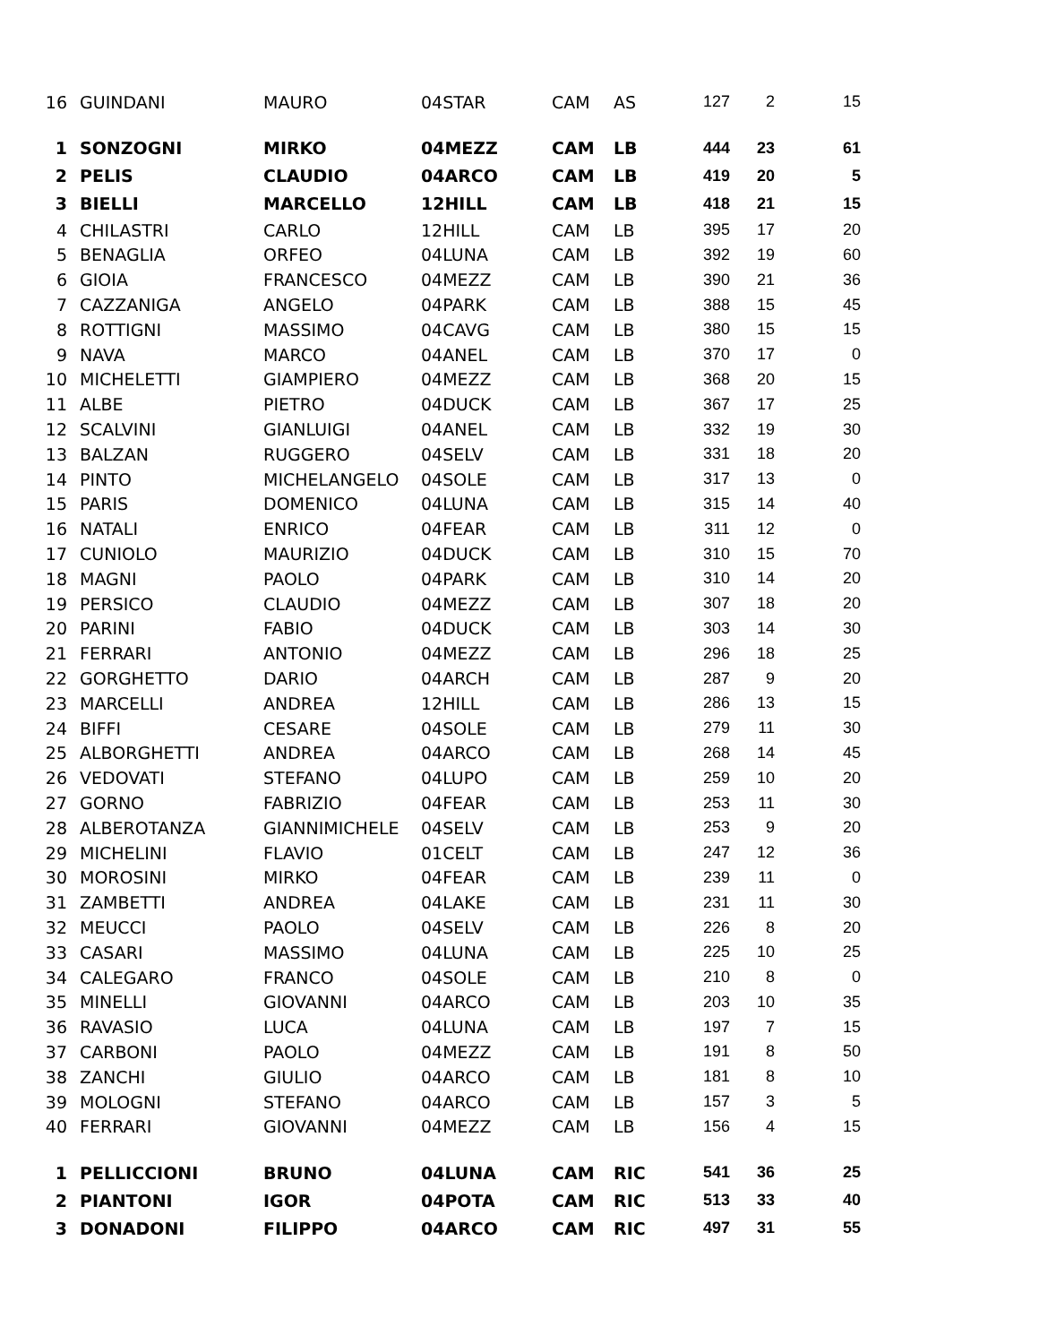| 16 | GUINDANI | MAURO | 04STAR | CAM | AS | 127 | 2 | 15 |
| 1 | SONZOGNI | MIRKO | 04MEZZ | CAM | LB | 444 | 23 | 61 |
| 2 | PELIS | CLAUDIO | 04ARCO | CAM | LB | 419 | 20 | 5 |
| 3 | BIELLI | MARCELLO | 12HILL | CAM | LB | 418 | 21 | 15 |
| 4 | CHILASTRI | CARLO | 12HILL | CAM | LB | 395 | 17 | 20 |
| 5 | BENAGLIA | ORFEO | 04LUNA | CAM | LB | 392 | 19 | 60 |
| 6 | GIOIA | FRANCESCO | 04MEZZ | CAM | LB | 390 | 21 | 36 |
| 7 | CAZZANIGA | ANGELO | 04PARK | CAM | LB | 388 | 15 | 45 |
| 8 | ROTTIGNI | MASSIMO | 04CAVG | CAM | LB | 380 | 15 | 15 |
| 9 | NAVA | MARCO | 04ANEL | CAM | LB | 370 | 17 | 0 |
| 10 | MICHELETTI | GIAMPIERO | 04MEZZ | CAM | LB | 368 | 20 | 15 |
| 11 | ALBE | PIETRO | 04DUCK | CAM | LB | 367 | 17 | 25 |
| 12 | SCALVINI | GIANLUIGI | 04ANEL | CAM | LB | 332 | 19 | 30 |
| 13 | BALZAN | RUGGERO | 04SELV | CAM | LB | 331 | 18 | 20 |
| 14 | PINTO | MICHELANGELO | 04SOLE | CAM | LB | 317 | 13 | 0 |
| 15 | PARIS | DOMENICO | 04LUNA | CAM | LB | 315 | 14 | 40 |
| 16 | NATALI | ENRICO | 04FEAR | CAM | LB | 311 | 12 | 0 |
| 17 | CUNIOLO | MAURIZIO | 04DUCK | CAM | LB | 310 | 15 | 70 |
| 18 | MAGNI | PAOLO | 04PARK | CAM | LB | 310 | 14 | 20 |
| 19 | PERSICO | CLAUDIO | 04MEZZ | CAM | LB | 307 | 18 | 20 |
| 20 | PARINI | FABIO | 04DUCK | CAM | LB | 303 | 14 | 30 |
| 21 | FERRARI | ANTONIO | 04MEZZ | CAM | LB | 296 | 18 | 25 |
| 22 | GORGHETTO | DARIO | 04ARCH | CAM | LB | 287 | 9 | 20 |
| 23 | MARCELLI | ANDREA | 12HILL | CAM | LB | 286 | 13 | 15 |
| 24 | BIFFI | CESARE | 04SOLE | CAM | LB | 279 | 11 | 30 |
| 25 | ALBORGHETTI | ANDREA | 04ARCO | CAM | LB | 268 | 14 | 45 |
| 26 | VEDOVATI | STEFANO | 04LUPO | CAM | LB | 259 | 10 | 20 |
| 27 | GORNO | FABRIZIO | 04FEAR | CAM | LB | 253 | 11 | 30 |
| 28 | ALBEROTANZA | GIANNIMICHELE | 04SELV | CAM | LB | 253 | 9 | 20 |
| 29 | MICHELINI | FLAVIO | 01CELT | CAM | LB | 247 | 12 | 36 |
| 30 | MOROSINI | MIRKO | 04FEAR | CAM | LB | 239 | 11 | 0 |
| 31 | ZAMBETTI | ANDREA | 04LAKE | CAM | LB | 231 | 11 | 30 |
| 32 | MEUCCI | PAOLO | 04SELV | CAM | LB | 226 | 8 | 20 |
| 33 | CASARI | MASSIMO | 04LUNA | CAM | LB | 225 | 10 | 25 |
| 34 | CALEGARO | FRANCO | 04SOLE | CAM | LB | 210 | 8 | 0 |
| 35 | MINELLI | GIOVANNI | 04ARCO | CAM | LB | 203 | 10 | 35 |
| 36 | RAVASIO | LUCA | 04LUNA | CAM | LB | 197 | 7 | 15 |
| 37 | CARBONI | PAOLO | 04MEZZ | CAM | LB | 191 | 8 | 50 |
| 38 | ZANCHI | GIULIO | 04ARCO | CAM | LB | 181 | 8 | 10 |
| 39 | MOLOGNI | STEFANO | 04ARCO | CAM | LB | 157 | 3 | 5 |
| 40 | FERRARI | GIOVANNI | 04MEZZ | CAM | LB | 156 | 4 | 15 |
| 1 | PELLICCIONI | BRUNO | 04LUNA | CAM | RIC | 541 | 36 | 25 |
| 2 | PIANTONI | IGOR | 04POTA | CAM | RIC | 513 | 33 | 40 |
| 3 | DONADONI | FILIPPO | 04ARCO | CAM | RIC | 497 | 31 | 55 |